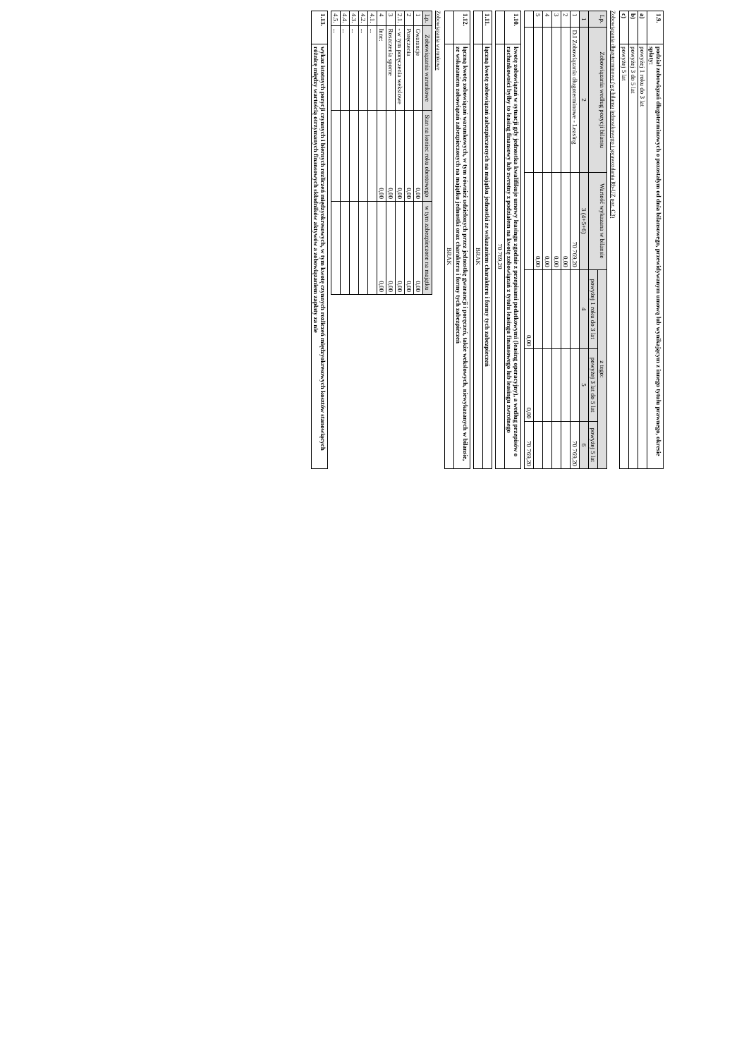| 1.9. | podział zobowiązań długoterminowych o pozostałym od dnia bilansowego, przewidywanym umową lub wynikającym z innego tytułu prawnego, okresie spłaty: |
| a) | powyżej 1 roku do 3 lat |
| b) | powyżej 3 do 5 lat |
| c) | powyżej 5 lat |
Zobowiązania długoterminowe (wg bilansu jednostkowego i sprawozdania Rb-UZ poz. C3)
| Lp. | Zobowiązania według pozycji bilansu | Wartość wykazana w bilansie | z tego: | | |
| --- | --- | --- | --- | --- | --- |
| | | | powyżej 1 roku do 3 lat | powyżej 3 lat do 5 lat | powyżej 5 lat |
| 1 | 2 | 3 (4+5+6) | 4 | 5 | 6 |
| 1 | D.I Zobowiązania długoterminowe - Leasing | 70 769,20 | | | 70 769,20 |
| 2 | | 0,00 | | | |
| 3 | | 0,00 | | | |
| 4 | | 0,00 | | | |
| 5 | | 0,00 | | | |
| | | | 0,00 | 0,00 | 70 769,20 |
| 1.10. | kwotę zobowiązań w sytuacji gdy jednostka kwalifikuje umowy leasingu zgodnie z przepisami podatkowymi (leasing operacyjny), a według przepisów o rachunkowości byłby to leasing finansowy lub zwrotny z podziałem na kwotę zobowiązań z tytułu leasingu finansowego lub leasingu zwrotnego |
| | 70 769,20 |
| 1.11. | łączną kwotę zobowiązań zabezpieczonych na majątku jednostki ze wskazaniem charakteru i formy tych zabezpieczeń |
| | BRAK |
| 1.12. | łączną kwotę zobowiązań warunkowych, w tym również udzielonych przez jednostkę gwarancji i poręczeń, także wekslowych, niewykazanych w bilansie, ze wskazaniem zobowiązań zabezpieczonych na majątku jednostki oraz charakteru i formy tych zabezpieczeń |
| | BRAK |
Zobowiązania warunkowe
| Lp. | Zobowiązania warunkowe | Stan na koniec roku obrotowego | w tym zabezpieczone na majątku |
| --- | --- | --- | --- |
| 1 | Gwarancje | 0,00 | 0,00 |
| 2 | Poręczenia | 0,00 | 0,00 |
| 2.1. | - w tym poręczenia wekslowe | 0,00 | 0,00 |
| 3 | Roszczenia sporne | 0,00 | 0,00 |
| 4 | Inne: | 0,00 | 0,00 |
| 4.1. | ... | | |
| 4.2. | ... | | |
| 4.3. | ... | | |
| 4.4. | ... | | |
| 4.5. | ... | | |
| 1.13. | wykaz istotnych pozycji czynnych i biernych rozliczeń międzyokresowych, w tym kwotę czynnych rozliczeń międzyokresowych kosztów stanowiących różnicę między wartością otrzymanych finansowych składników aktywów a zobowiązaniem zapłaty za nie |